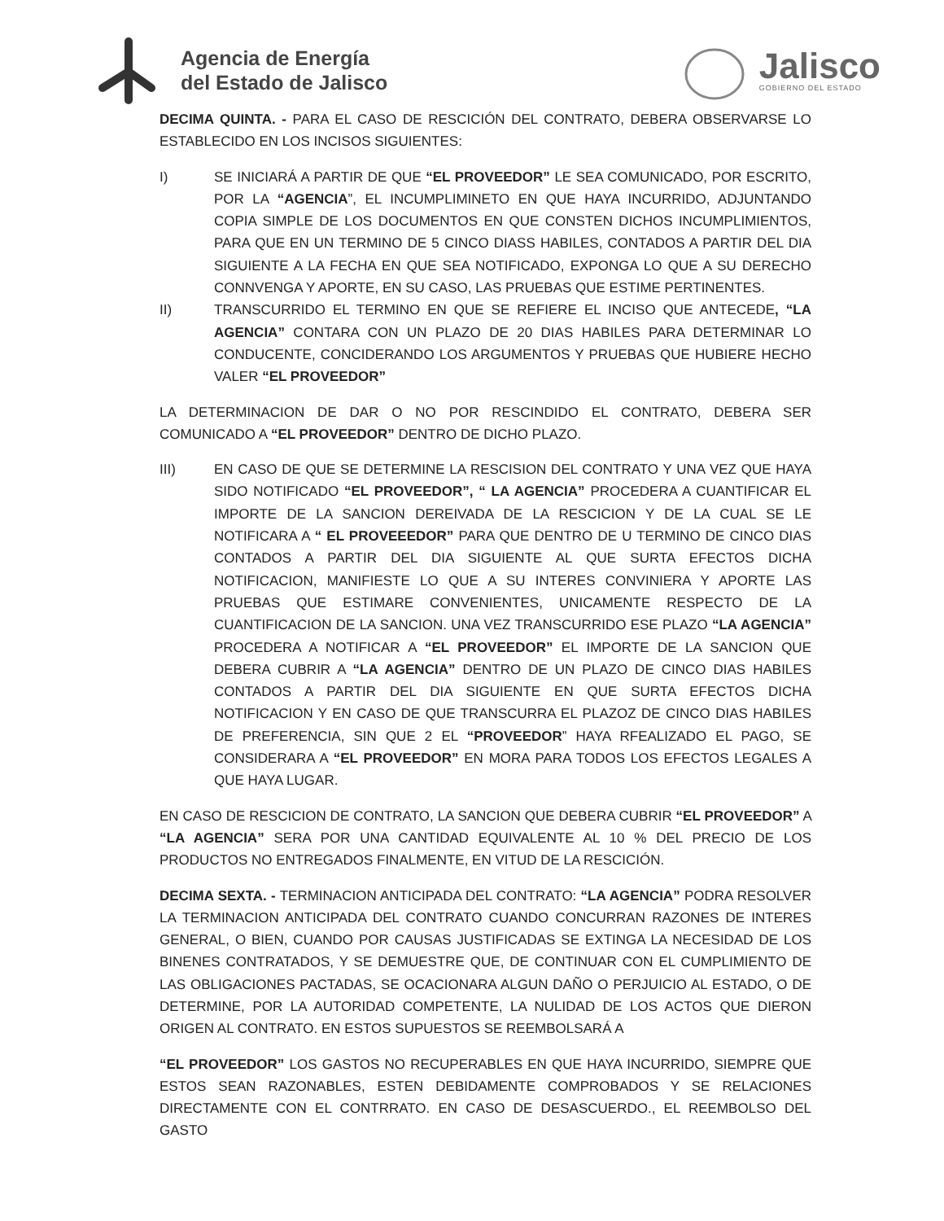Agencia de Energía
del Estado de Jalisco
Jalisco
GOBIERNO DEL ESTADO
DECIMA QUINTA. - PARA EL CASO DE RESCICIÓN DEL CONTRATO, DEBERA OBSERVARSE LO ESTABLECIDO EN LOS INCISOS SIGUIENTES:
I) SE INICIARÁ A PARTIR DE QUE “EL PROVEEDOR” LE SEA COMUNICADO, POR ESCRITO, POR LA “AGENCIA”, EL INCUMPLIMINETO EN QUE HAYA INCURRIDO, ADJUNTANDO COPIA SIMPLE DE LOS DOCUMENTOS EN QUE CONSTEN DICHOS INCUMPLIMIENTOS, PARA QUE EN UN TERMINO DE 5 CINCO DIASS HABILES, CONTADOS A PARTIR DEL DIA SIGUIENTE A LA FECHA EN QUE SEA NOTIFICADO, EXPONGA LO QUE A SU DERECHO CONNVENGA Y APORTE, EN SU CASO, LAS PRUEBAS QUE ESTIME PERTINENTES.
II) TRANSCURRIDO EL TERMINO EN QUE SE REFIERE EL INCISO QUE ANTECEDE, “LA AGENCIA” CONTARA CON UN PLAZO DE 20 DIAS HABILES PARA DETERMINAR LO CONDUCENTE, CONCIDERANDO LOS ARGUMENTOS Y PRUEBAS QUE HUBIERE HECHO VALER “EL PROVEEDOR”
LA DETERMINACION DE DAR O NO POR RESCINDIDO EL CONTRATO, DEBERA SER COMUNICADO A “EL PROVEEDOR” DENTRO DE DICHO PLAZO.
III) EN CASO DE QUE SE DETERMINE LA RESCISION DEL CONTRATO Y UNA VEZ QUE HAYA SIDO NOTIFICADO “EL PROVEEDOR”, “ LA AGENCIA” PROCEDERA A CUANTIFICAR EL IMPORTE DE LA SANCION DEREIVADA DE LA RESCICION Y DE LA CUAL SE LE NOTIFICARA A “ EL PROVEEEDOR” PARA QUE DENTRO DE U TERMINO DE CINCO DIAS CONTADOS A PARTIR DEL DIA SIGUIENTE AL QUE SURTA EFECTOS DICHA NOTIFICACION, MANIFIESTE LO QUE A SU INTERES CONVINIERA Y APORTE LAS PRUEBAS QUE ESTIMARE CONVENIENTES, UNICAMENTE RESPECTO DE LA CUANTIFICACION DE LA SANCION. UNA VEZ TRANSCURRIDO ESE PLAZO “LA AGENCIA” PROCEDERA A NOTIFICAR A “EL PROVEEDOR” EL IMPORTE DE LA SANCION QUE DEBERA CUBRIR A “LA AGENCIA” DENTRO DE UN PLAZO DE CINCO DIAS HABILES CONTADOS A PARTIR DEL DIA SIGUIENTE EN QUE SURTA EFECTOS DICHA NOTIFICACION Y EN CASO DE QUE TRANSCURRA EL PLAZOZ DE CINCO DIAS HABILES DE PREFERENCIA, SIN QUE 2 EL “PROVEEDOR” HAYA RFEALIZADO EL PAGO, SE CONSIDERARA A “EL PROVEEDOR” EN MORA PARA TODOS LOS EFECTOS LEGALES A QUE HAYA LUGAR.
EN CASO DE RESCICION DE CONTRATO, LA SANCION QUE DEBERA CUBRIR “EL PROVEEDOR” A “LA AGENCIA” SERA POR UNA CANTIDAD EQUIVALENTE AL 10 % DEL PRECIO DE LOS PRODUCTOS NO ENTREGADOS FINALMENTE, EN VITUD DE LA RESCICIÓN.
DECIMA SEXTA. - TERMINACION ANTICIPADA DEL CONTRATO: “LA AGENCIA” PODRA RESOLVER LA TERMINACION ANTICIPADA DEL CONTRATO CUANDO CONCURRAN RAZONES DE INTERES GENERAL, O BIEN, CUANDO POR CAUSAS JUSTIFICADAS SE EXTINGA LA NECESIDAD DE LOS BINENES CONTRATADOS, Y SE DEMUESTRE QUE, DE CONTINUAR CON EL CUMPLIMIENTO DE LAS OBLIGACIONES PACTADAS, SE OCACIONARA ALGUN DAÑO O PERJUICIO AL ESTADO, O DE DETERMINE, POR LA AUTORIDAD COMPETENTE, LA NULIDAD DE LOS ACTOS QUE DIERON ORIGEN AL CONTRATO. EN ESTOS SUPUESTOS SE REEMBOLSARÁ A
“EL PROVEEDOR” LOS GASTOS NO RECUPERABLES EN QUE HAYA INCURRIDO, SIEMPRE QUE ESTOS SEAN RAZONABLES, ESTEN DEBIDAMENTE COMPROBADOS Y SE RELACIONES DIRECTAMENTE CON EL CONTRRATO. EN CASO DE DESASCUERDO., EL REEMBOLSO DEL GASTO